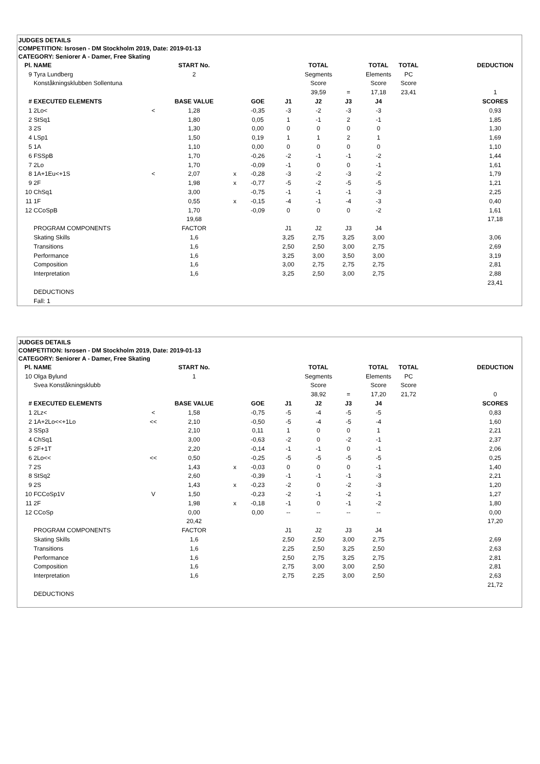JUDGES DETAILS
COMPETITION: Isrosen - DM Stockholm 2019, Date: 2019-01-13
CATEGORY: Seniorer A - Damer, Free Skating
| Pl. | NAME | | START No. | | | | TOTAL | | TOTAL | TOTAL | | DEDUCTION |
| 9 | Tyra Lundberg | | 2 | | | | Segments | | Elements | PC | | |
| | Konståkningsklubben Sollentuna | | | | | | Score | | Score | Score | | |
| | | | | | | | 39,59 | = | 17,18 | 23,41 | | 1 |
| # | EXECUTED ELEMENTS | | BASE VALUE | | GOE | J1 | J2 | J3 | J4 | | | SCORES |
| 1 | 2Lo< | < | 1,28 | | -0,35 | -3 | -2 | -3 | -3 | | | 0,93 |
| 2 | StSq1 | | 1,80 | | 0,05 | 1 | -1 | 2 | -1 | | | 1,85 |
| 3 | 2S | | 1,30 | | 0,00 | 0 | 0 | 0 | 0 | | | 1,30 |
| 4 | LSp1 | | 1,50 | | 0,19 | 1 | 1 | 2 | 1 | | | 1,69 |
| 5 | 1A | | 1,10 | | 0,00 | 0 | 0 | 0 | 0 | | | 1,10 |
| 6 | FSSpB | | 1,70 | | -0,26 | -2 | -1 | -1 | -2 | | | 1,44 |
| 7 | 2Lo | | 1,70 | | -0,09 | -1 | 0 | 0 | -1 | | | 1,61 |
| 8 | 1A+1Eu<+1S | < | 2,07 | x | -0,28 | -3 | -2 | -3 | -2 | | | 1,79 |
| 9 | 2F | | 1,98 | x | -0,77 | -5 | -2 | -5 | -5 | | | 1,21 |
| 10 | ChSq1 | | 3,00 | | -0,75 | -1 | -1 | -1 | -3 | | | 2,25 |
| 11 | 1F | | 0,55 | x | -0,15 | -4 | -1 | -4 | -3 | | | 0,40 |
| 12 | CCoSpB | | 1,70 | | -0,09 | 0 | 0 | 0 | -2 | | | 1,61 |
| | | | 19,68 | | | | | | | | | 17,18 |
| | PROGRAM COMPONENTS | | FACTOR | | | J1 | J2 | J3 | J4 | | | |
| | Skating Skills | | 1,6 | | | 3,25 | 2,75 | 3,25 | 3,00 | | | 3,06 |
| | Transitions | | 1,6 | | | 2,50 | 2,50 | 3,00 | 2,75 | | | 2,69 |
| | Performance | | 1,6 | | | 3,25 | 3,00 | 3,50 | 3,00 | | | 3,19 |
| | Composition | | 1,6 | | | 3,00 | 2,75 | 2,75 | 2,75 | | | 2,81 |
| | Interpretation | | 1,6 | | | 3,25 | 2,50 | 3,00 | 2,75 | | | 2,88 |
| | | | | | | | | | | | | 23,41 |
| | DEDUCTIONS | | | | | | | | | | | |
| | Fall: 1 | | | | | | | | | | | |
JUDGES DETAILS
COMPETITION: Isrosen - DM Stockholm 2019, Date: 2019-01-13
CATEGORY: Seniorer A - Damer, Free Skating
| Pl. | NAME | | START No. | | | | TOTAL | | TOTAL | TOTAL | | DEDUCTION |
| 10 | Olga Bylund | | 1 | | | | Segments | | Elements | PC | | |
| | Svea Konståkningsklubb | | | | | | Score | | Score | Score | | |
| | | | | | | | 38,92 | = | 17,20 | 21,72 | | 0 |
| # | EXECUTED ELEMENTS | | BASE VALUE | | GOE | J1 | J2 | J3 | J4 | | | SCORES |
| 1 | 2Lz< | < | 1,58 | | -0,75 | -5 | -4 | -5 | -5 | | | 0,83 |
| 2 | 1A+2Lo<<+1Lo | << | 2,10 | | -0,50 | -5 | -4 | -5 | -4 | | | 1,60 |
| 3 | SSp3 | | 2,10 | | 0,11 | 1 | 0 | 0 | 1 | | | 2,21 |
| 4 | ChSq1 | | 3,00 | | -0,63 | -2 | 0 | -2 | -1 | | | 2,37 |
| 5 | 2F+1T | | 2,20 | | -0,14 | -1 | -1 | 0 | -1 | | | 2,06 |
| 6 | 2Lo<< | << | 0,50 | | -0,25 | -5 | -5 | -5 | -5 | | | 0,25 |
| 7 | 2S | | 1,43 | x | -0,03 | 0 | 0 | 0 | -1 | | | 1,40 |
| 8 | StSq2 | | 2,60 | | -0,39 | -1 | -1 | -1 | -3 | | | 2,21 |
| 9 | 2S | | 1,43 | x | -0,23 | -2 | 0 | -2 | -3 | | | 1,20 |
| 10 | FCCoSp1V | V | 1,50 | | -0,23 | -2 | -1 | -2 | -1 | | | 1,27 |
| 11 | 2F | | 1,98 | x | -0,18 | -1 | 0 | -1 | -2 | | | 1,80 |
| 12 | CCoSp | | 0,00 | | 0,00 | -- | -- | -- | -- | | | 0,00 |
| | | | 20,42 | | | | | | | | | 17,20 |
| | PROGRAM COMPONENTS | | FACTOR | | | J1 | J2 | J3 | J4 | | | |
| | Skating Skills | | 1,6 | | | 2,50 | 2,50 | 3,00 | 2,75 | | | 2,69 |
| | Transitions | | 1,6 | | | 2,25 | 2,50 | 3,25 | 2,50 | | | 2,63 |
| | Performance | | 1,6 | | | 2,50 | 2,75 | 3,25 | 2,75 | | | 2,81 |
| | Composition | | 1,6 | | | 2,75 | 3,00 | 3,00 | 2,50 | | | 2,81 |
| | Interpretation | | 1,6 | | | 2,75 | 2,25 | 3,00 | 2,50 | | | 2,63 |
| | | | | | | | | | | | | 21,72 |
| | DEDUCTIONS | | | | | | | | | | | |